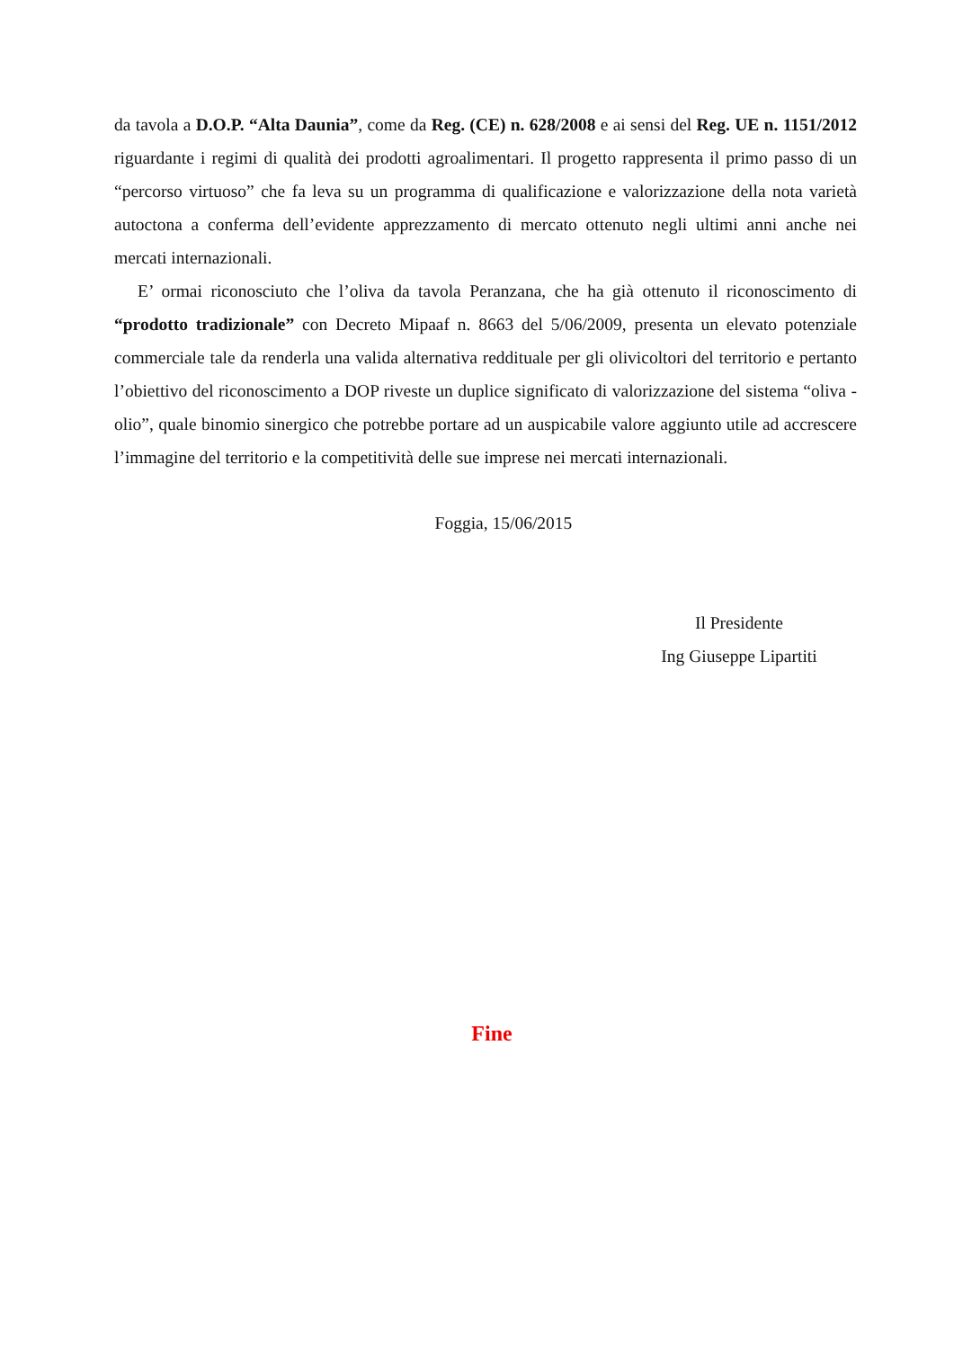da tavola a D.O.P. “Alta Daunia”, come da Reg. (CE) n. 628/2008 e ai sensi del Reg. UE n. 1151/2012 riguardante i regimi di qualità dei prodotti agroalimentari. Il progetto rappresenta il primo passo di un “percorso virtuoso” che fa leva su un programma di qualificazione e valorizzazione della nota varietà autoctona a conferma dell’evidente apprezzamento di mercato ottenuto negli ultimi anni anche nei mercati internazionali.
E’ ormai riconosciuto che l’oliva da tavola Peranzana, che ha già ottenuto il riconoscimento di “prodotto tradizionale” con Decreto Mipaaf n. 8663 del 5/06/2009, presenta un elevato potenziale commerciale tale da renderla una valida alternativa reddituale per gli olivicoltori del territorio e pertanto l’obiettivo del riconoscimento a DOP riveste un duplice significato di valorizzazione del sistema “oliva - olio”, quale binomio sinergico che potrebbe portare ad un auspicabile valore aggiunto utile ad accrescere l’immagine del territorio e la competitività delle sue imprese nei mercati internazionali.
Foggia, 15/06/2015
Il Presidente
Ing Giuseppe Lipartiti
Fine